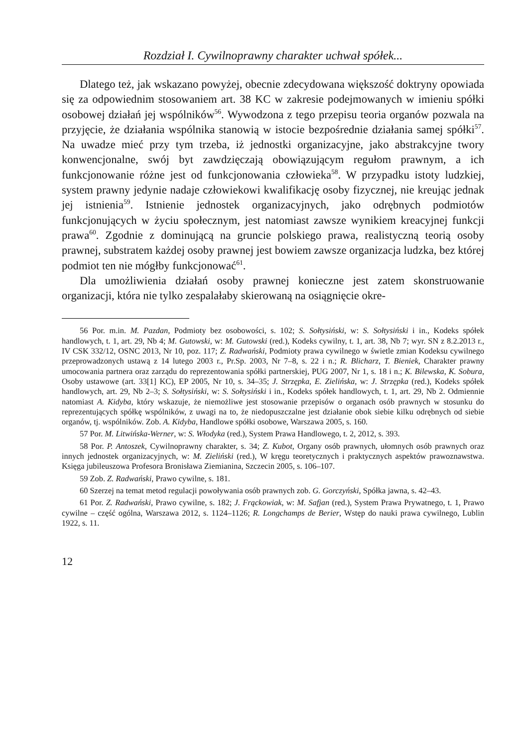Rozdział I. Cywilnoprawny charakter uchwał spółek...
Dlatego też, jak wskazano powyżej, obecnie zdecydowana większość doktryny opowiada się za odpowiednim stosowaniem art. 38 KC w zakresie podejmowanych w imieniu spółki osobowej działań jej wspólników<sup>56</sup>. Wywodzona z tego przepisu teoria organów pozwala na przyjęcie, że działania wspólnika stanowią w istocie bezpośrednie działania samej spółki<sup>57</sup>. Na uwadze mieć przy tym trzeba, iż jednostki organizacyjne, jako abstrakcyjne twory konwencjonalne, swój byt zawdzięczają obowiązującym regułom prawnym, a ich funkcjonowanie różne jest od funkcjonowania człowieka<sup>58</sup>. W przypadku istoty ludzkiej, system prawny jedynie nadaje człowiekowi kwalifikację osoby fizycznej, nie kreując jednak jej istnienia<sup>59</sup>. Istnienie jednostek organizacyjnych, jako odrębnych podmiotów funkcjonujących w życiu społecznym, jest natomiast zawsze wynikiem kreacyjnej funkcji prawa<sup>60</sup>. Zgodnie z dominującą na gruncie polskiego prawa, realistyczną teorią osoby prawnej, substratem każdej osoby prawnej jest bowiem zawsze organizacja ludzka, bez której podmiot ten nie mógłby funkcjonować<sup>61</sup>.
Dla umożliwienia działań osoby prawnej konieczne jest zatem skonstruowanie organizacji, która nie tylko zespalałaby skierowaną na osiągnięcie okre-
56 Por. m.in. M. Pazdan, Podmioty bez osobowości, s. 102; S. Sołtysiński, w: S. Sołtysiński i in., Kodeks spółek handlowych, t. 1, art. 29, Nb 4; M. Gutowski, w: M. Gutowski (red.), Kodeks cywilny, t. 1, art. 38, Nb 7; wyr. SN z 8.2.2013 r., IV CSK 332/12, OSNC 2013, Nr 10, poz. 117; Z. Radwański, Podmioty prawa cywilnego w świetle zmian Kodeksu cywilnego przeprowadzonych ustawą z 14 lutego 2003 r., Pr.Sp. 2003, Nr 7–8, s. 22 i n.; R. Blicharz, T. Bieniek, Charakter prawny umocowania partnera oraz zarządu do reprezentowania spółki partnerskiej, PUG 2007, Nr 1, s. 18 i n.; K. Bilewska, K. Sobura, Osoby ustawowe (art. 33[1] KC), EP 2005, Nr 10, s. 34–35; J. Strzępka, E. Zielińska, w: J. Strzępka (red.), Kodeks spółek handlowych, art. 29, Nb 2–3; S. Sołtysiński, w: S. Sołtysiński i in., Kodeks spółek handlowych, t. 1, art. 29, Nb 2. Odmiennie natomiast A. Kidyba, który wskazuje, że niemożliwe jest stosowanie przepisów o organach osób prawnych w stosunku do reprezentujących spółkę wspólników, z uwagi na to, że niedopuszczalne jest działanie obok siebie kilku odrębnych od siebie organów, tj. wspólników. Zob. A. Kidyba, Handlowe spółki osobowe, Warszawa 2005, s. 160.
57 Por. M. Litwińska-Werner, w: S. Włodyka (red.), System Prawa Handlowego, t. 2, 2012, s. 393.
58 Por. P. Antoszek, Cywilnoprawny charakter, s. 34; Z. Kubot, Organy osób prawnych, ułomnych osób prawnych oraz innych jednostek organizacyjnych, w: M. Zieliński (red.), W kręgu teoretycznych i praktycznych aspektów prawoznawstwa. Księga jubileuszowa Profesora Bronisława Ziemianina, Szczecin 2005, s. 106–107.
59 Zob. Z. Radwański, Prawo cywilne, s. 181.
60 Szerzej na temat metod regulacji powoływania osób prawnych zob. G. Gorczyński, Spółka jawna, s. 42–43.
61 Por. Z. Radwański, Prawo cywilne, s. 182; J. Frąckowiak, w: M. Safjan (red.), System Prawa Prywatnego, t. 1, Prawo cywilne – część ogólna, Warszawa 2012, s. 1124–1126; R. Longchamps de Berier, Wstęp do nauki prawa cywilnego, Lublin 1922, s. 11.
12